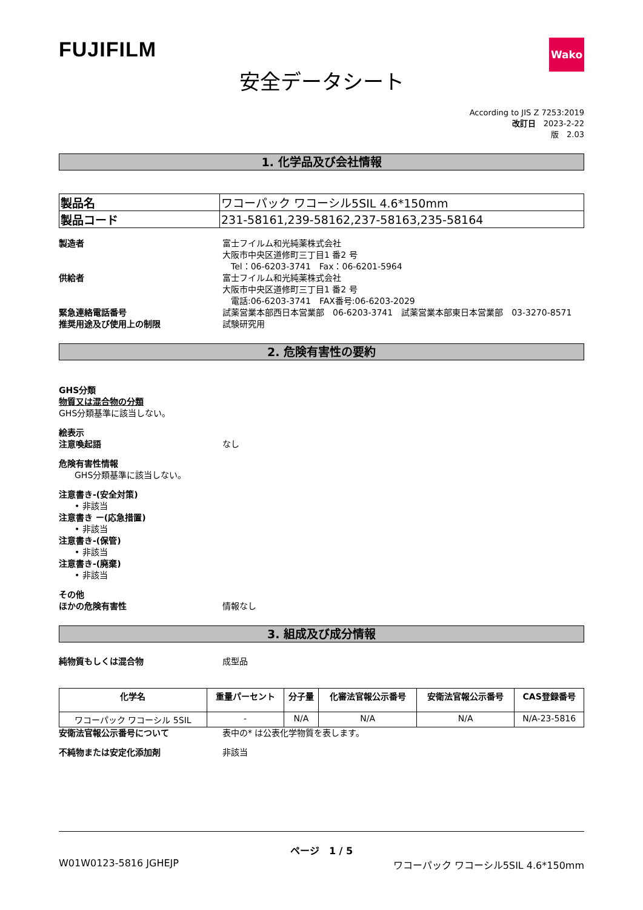FUJIFILM
Wako
安全データシート
According to JIS Z 7253:2019
改訂日　2023-2-22
版　2.03
1. 化学品及び会社情報
| 製品名 | ワコーパック ワコーシル5SIL 4.6*150mm |
| 製品コード | 231-58161,239-58162,237-58163,235-58164 |
製造者 富士フイルム和光純薬株式会社
大阪市中央区道修町三丁目1 番2 号
　Tel：06-6203-3741　Fax：06-6201-5964
供給者 富士フイルム和光純薬株式会社
大阪市中央区道修町三丁目1 番2 号
　電話:06-6203-3741　FAX番号:06-6203-2029
緊急連絡電話番号 試薬営業本部西日本営業部　06-6203-3741　試薬営業本部東日本営業部　03-3270-8571
推奨用途及び使用上の制限 試験研究用
2. 危険有害性の要約
GHS分類
物質又は混合物の分類
GHS分類基準に該当しない。
絵表示
注意喚起語 なし
危険有害性情報
GHS分類基準に該当しない。
注意書き-(安全対策)
• 非該当
注意書き ー(応急措置)
• 非該当
注意書き-(保管)
• 非該当
注意書き-(廃棄)
• 非該当
その他
ほかの危険有害性 情報なし
3. 組成及び成分情報
純物質もしくは混合物 成型品
| 化学名 | 重量パーセント | 分子量 | 化審法官報公示番号 | 安衛法官報公示番号 | CAS登録番号 |
| --- | --- | --- | --- | --- | --- |
| ワコーパック ワコーシル 5SIL | - | N/A | N/A | N/A | N/A-23-5816 |
安衛法官報公示番号について 表中の* は公表化学物質を表します。
不純物または安定化添加剤 非該当
ページ　1 / 5
W01W0123-5816 JGHEJP ワコーパック ワコーシル5SIL 4.6*150mm